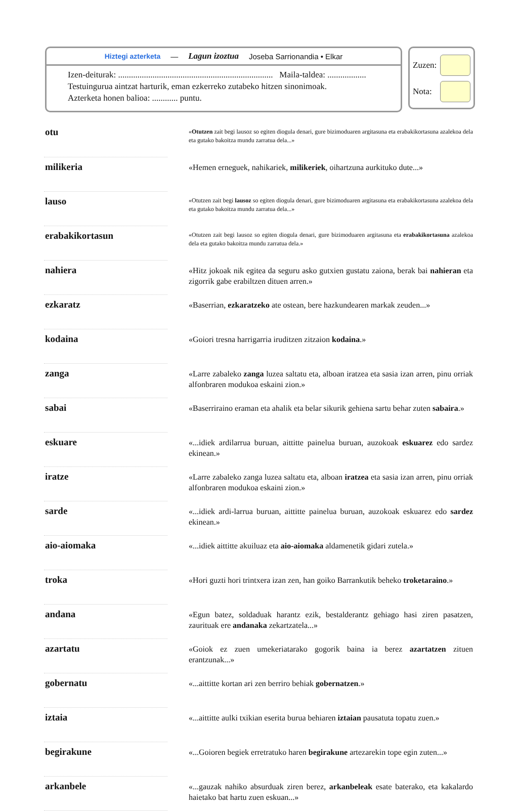Hiztegi azterketa — Lagun izoztua Joseba Sarrionandia • Elkar
Izen-deiturak: ........................................................................ Maila-taldea: ..................
Testuingurua aintzat harturik, eman ezkerreko zutabeko hitzen sinonimoak.
Azterketa honen balioa: ............ puntu.
Zuzen:
Nota:
| otu | | « Otutzen zait begi lausoz so egiten diogula denari, gure bizimoduaren argitasuna eta erabakikortasuna azalekoa dela eta gutako bakoitza mundu zarratua dela...» |
| milikeria | | «Hemen erneguek, nahikariek, milikeriek , oihartzuna aurkituko dute...» |
| lauso | | «Otutzen zait begi lausoz so egiten diogula denari, gure bizimoduaren argitasuna eta erabakikortasuna azalekoa dela eta gutako bakoitza mundu zarratua dela...» |
| erabakikortasun | | «Otutzen zait begi lausoz so egiten diogula denari, gure bizimoduaren argitasuna eta erabakikortasuna azalekoa dela eta gutako bakoitza mundu zarratua dela.» |
| nahiera | | «Hitz jokoak nik egitea da seguru asko gutxien gustatu zaiona, berak bai nahieran eta zigorrik gabe erabiltzen dituen arren.» |
| ezkaratz | | «Baserrian, ezkaratzeko ate ostean, bere hazkundearen markak zeuden...» |
| kodaina | | «Goiori tresna harrigarria iruditzen zitzaion kodaina .» |
| zanga | | «Larre zabaleko zanga luzea saltatu eta, alboan iratzea eta sasia izan arren, pinu orriak alfonbraren modukoa eskaini zion.» |
| sabai | | «Baserriraino eraman eta ahalik eta belar sikurik gehiena sartu behar zuten sabaira .» |
| eskuare | | «...idiek ardilarrua buruan, aittitte painelua buruan, auzokoak eskuarez edo sardez ekinean.» |
| iratze | | «Larre zabaleko zanga luzea saltatu eta, alboan iratzea eta sasia izan arren, pinu orriak alfonbraren modukoa eskaini zion.» |
| sarde | | «...idiek ardi-larrua buruan, aittitte painelua buruan, auzokoak eskuarez edo sardez ekinean.» |
| aio-aiomaka | | «...idiek aittitte akuiluaz eta aio-aiomaka aldamenetik gidari zutela.» |
| troka | | «Hori guzti hori trintxera izan zen, han goiko Barrankutik beheko troketaraino .» |
| andana | | «Egun batez, soldaduak harantz ezik, bestalderantz gehiago hasi ziren pasatzen, zaurituak ere andanaka zekartzatela...» |
| azartatu | | «Goiok ez zuen umekeriatarako gogorik baina ia berez azartatzen zituen erantzunak...» |
| gobernatu | | «...aittitte kortan ari zen berriro behiak gobernatzen .» |
| iztaia | | «...aittitte aulki txikian eserita burua behiaren iztaian pausatuta topatu zuen.» |
| begirakune | | «...Goioren begiek erretratuko haren begirakune artezarekin tope egin zuten...» |
| arkanbele | | «...gauzak nahiko absurduak ziren berez, arkanbeleak esate baterako, eta kakalardo haietako bat hartu zuen eskuan...» |